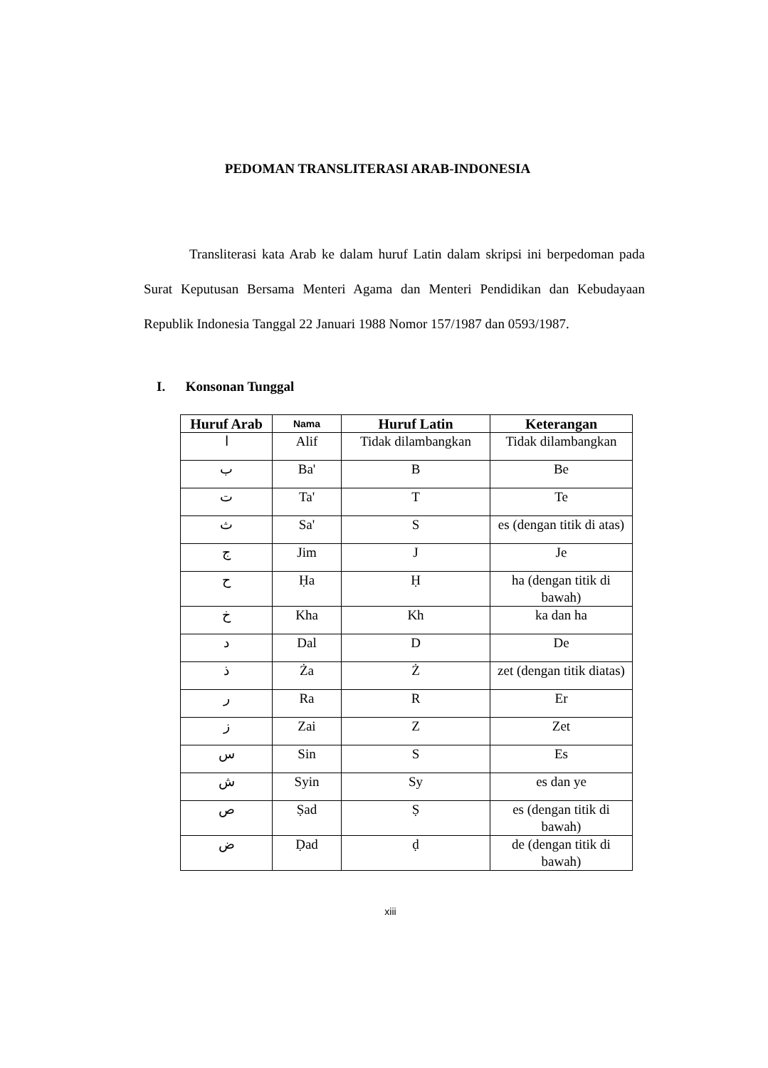PEDOMAN TRANSLITERASI ARAB-INDONESIA
Transliterasi kata Arab ke dalam huruf Latin dalam skripsi ini berpedoman pada Surat Keputusan Bersama Menteri Agama dan Menteri Pendidikan dan Kebudayaan Republik Indonesia Tanggal 22 Januari 1988 Nomor 157/1987 dan 0593/1987.
I. Konsonan Tunggal
| Huruf Arab | Nama | Huruf Latin | Keterangan |
| --- | --- | --- | --- |
| ا | Alif | Tidak dilambangkan | Tidak dilambangkan |
| ب | Ba' | B | Be |
| ت | Ta' | T | Te |
| ث | Sa' | S | es (dengan titik di atas) |
| ج | Jim | J | Je |
| ح | Ḥa | Ḥ | ha (dengan titik di bawah) |
| خ | Kha | Kh | ka dan ha |
| د | Dal | D | De |
| ذ | Ża | Ż | zet (dengan titik diatas) |
| ر | Ra | R | Er |
| ز | Zai | Z | Zet |
| س | Sin | S | Es |
| ش | Syin | Sy | es dan ye |
| ص | Ṣad | Ṣ | es (dengan titik di bawah) |
| ض | Ḍad | ḍ | de (dengan titik di bawah) |
xiii